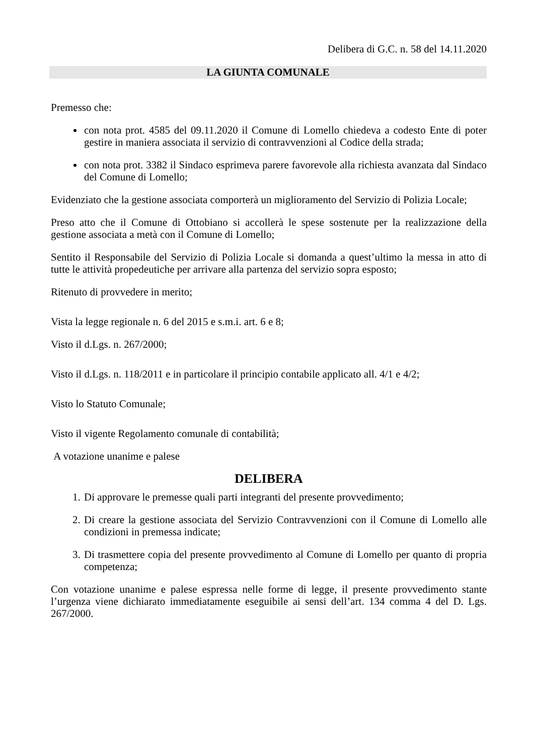Delibera di G.C. n. 58 del 14.11.2020
LA GIUNTA COMUNALE
Premesso che:
con nota prot. 4585 del 09.11.2020 il Comune di Lomello chiedeva a codesto Ente di poter gestire in maniera associata il servizio di contravvenzioni al Codice della strada;
con nota prot. 3382 il Sindaco esprimeva parere favorevole alla richiesta avanzata dal Sindaco del Comune di Lomello;
Evidenziato che la gestione associata comporterà un miglioramento del Servizio di Polizia Locale;
Preso atto che il Comune di Ottobiano si accollerà le spese sostenute per la realizzazione della gestione associata a metà con il Comune di Lomello;
Sentito il Responsabile del Servizio di Polizia Locale si domanda a quest’ultimo la messa in atto di tutte le attività propedeutiche per arrivare alla partenza del servizio sopra esposto;
Ritenuto di provvedere in merito;
Vista la legge regionale n. 6 del 2015 e s.m.i. art. 6 e 8;
Visto il d.Lgs. n. 267/2000;
Visto il d.Lgs. n. 118/2011 e in particolare il principio contabile applicato all. 4/1 e 4/2;
Visto lo Statuto Comunale;
Visto il vigente Regolamento comunale di contabilità;
A votazione unanime e palese
DELIBERA
1. Di approvare le premesse quali parti integranti del presente provvedimento;
2. Di creare la gestione associata del Servizio Contravvenzioni con il Comune di Lomello alle condizioni in premessa indicate;
3. Di trasmettere copia del presente provvedimento al Comune di Lomello per quanto di propria competenza;
Con votazione unanime e palese espressa nelle forme di legge, il presente provvedimento stante l’urgenza viene dichiarato immediatamente eseguibile ai sensi dell’art. 134 comma 4 del D. Lgs. 267/2000.